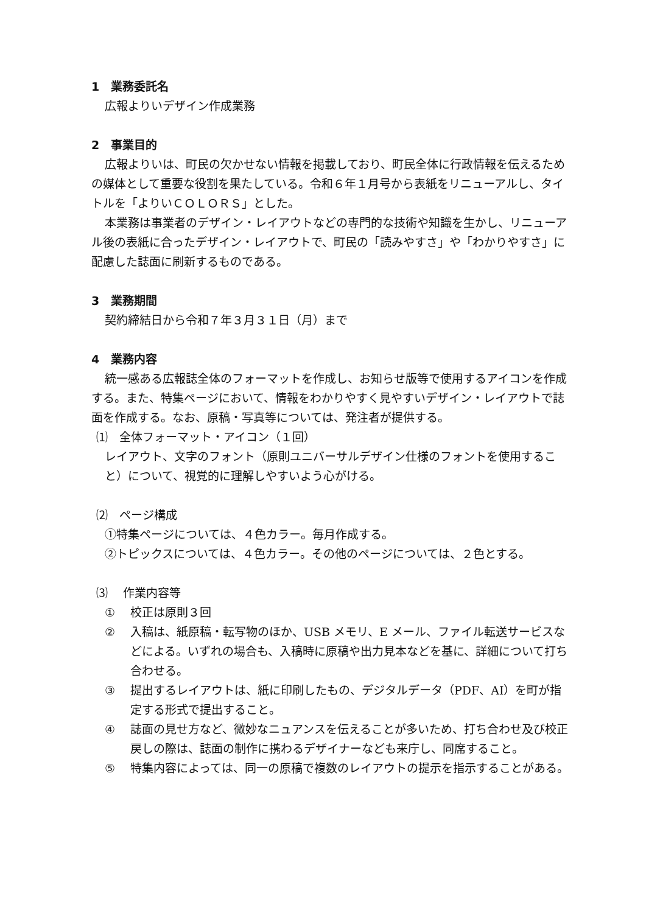1　業務委託名
広報よりいデザイン作成業務
2　事業目的
広報よりいは、町民の欠かせない情報を掲載しており、町民全体に行政情報を伝えるための媒体として重要な役割を果たしている。令和６年１月号から表紙をリニューアルし、タイトルを「よりいＣＯＬＯＲＳ」とした。
本業務は事業者のデザイン・レイアウトなどの専門的な技術や知識を生かし、リニューアル後の表紙に合ったデザイン・レイアウトで、町民の「読みやすさ」や「わかりやすさ」に配慮した誌面に刷新するものである。
3　業務期間
契約締結日から令和７年３月３１日（月）まで
4　業務内容
統一感ある広報誌全体のフォーマットを作成し、お知らせ版等で使用するアイコンを作成する。また、特集ページにおいて、情報をわかりやすく見やすいデザイン・レイアウトで誌面を作成する。なお、原稿・写真等については、発注者が提供する。
⑴　全体フォーマット・アイコン（１回）
レイアウト、文字のフォント（原則ユニバーサルデザイン仕様のフォントを使用すること）について、視覚的に理解しやすいよう心がける。
⑵　ページ構成
①特集ページについては、４色カラー。毎月作成する。
②トピックスについては、４色カラー。その他のページについては、２色とする。
⑶　 作業内容等
① 校正は原則３回
② 入稿は、紙原稿・転写物のほか、USB メモリ、E メール、ファイル転送サービスなどによる。いずれの場合も、入稿時に原稿や出力見本などを基に、詳細について打ち合わせる。
③ 提出するレイアウトは、紙に印刷したもの、デジタルデータ（PDF、AI）を町が指定する形式で提出すること。
④ 誌面の見せ方など、微妙なニュアンスを伝えることが多いため、打ち合わせ及び校正戻しの際は、誌面の制作に携わるデザイナーなども来庁し、同席すること。
⑤ 特集内容によっては、同一の原稿で複数のレイアウトの提示を指示することがある。